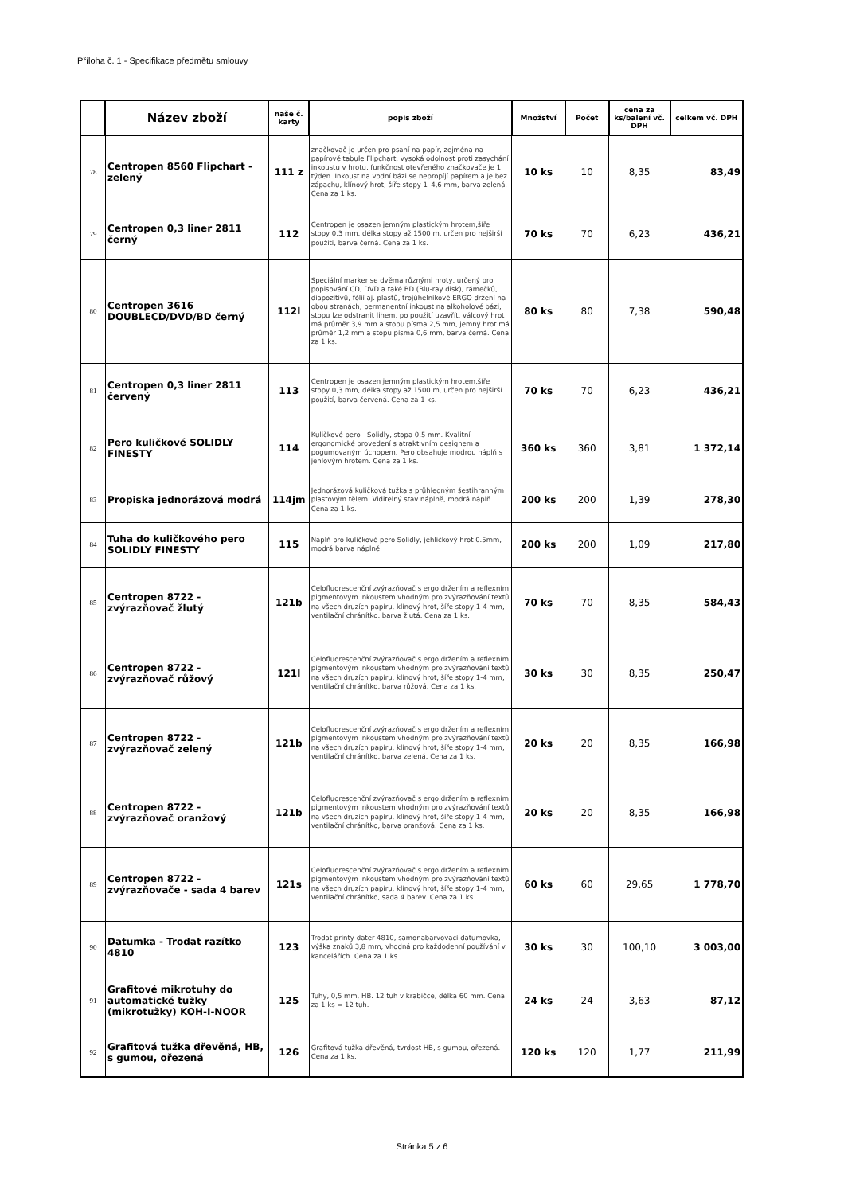Příloha č. 1 - Specifikace předmětu smlouvy
| | Název zboží | naše č. karty | popis zboží | Množství | Počet | cena za ks/balení vč. DPH | celkem vč. DPH |
| --- | --- | --- | --- | --- | --- | --- | --- |
| 78 | Centropen 8560 Flipchart - zelený | 111 z | značkovač je určen pro psaní na papír, zejména na papírové tabule Flipchart, vysoká odolnost proti zasychání inkoustu v hrotu, funkčnost otevřeného značkovače je 1 týden. Inkoust na vodní bázi se nepropíjí papírem a je bez zápachu, klínový hrot, šíře stopy 1–4,6 mm, barva zelená. Cena za 1 ks. | 10 ks | 10 | 8,35 | 83,49 |
| 79 | Centropen 0,3 liner 2811 černý | 112 | Centropen je osazen jemným plastickým hrotem,šíře stopy 0,3 mm, délka stopy až 1500 m, určen pro nejširší použití, barva černá. Cena za 1 ks. | 70 ks | 70 | 6,23 | 436,21 |
| 80 | Centropen 3616 DOUBLECD/DVD/BD černý | 112l | Speciální marker se dvěma různými hroty, určený pro popisování CD, DVD a také BD (Blu-ray disk), rámečků, diapozitivů, fólií aj. plastů, trojúhelníkové ERGO držení na obou stranách, permanentní inkoust na alkoholové bázi, stopu lze odstranit lihem, po použití uzavřít, válcový hrot má průměr 3,9 mm a stopu písma 2,5 mm, jemný hrot má průměr 1,2 mm a stopu písma 0,6 mm, barva černá. Cena za 1 ks. | 80 ks | 80 | 7,38 | 590,48 |
| 81 | Centropen 0,3 liner 2811 červený | 113 | Centropen je osazen jemným plastickým hrotem,šíře stopy 0,3 mm, délka stopy až 1500 m, určen pro nejširší použití, barva červená. Cena za 1 ks. | 70 ks | 70 | 6,23 | 436,21 |
| 82 | Pero kuličkové SOLIDLY FINESTY | 114 | Kuličkové pero - Solidly, stopa 0,5 mm. Kvalitní ergonomické provedení s atraktivním designem a pogumovaným úchopem. Pero obsahuje modrou náplň s jehlovým hrotem. Cena za 1 ks. | 360 ks | 360 | 3,81 | 1 372,14 |
| 83 | Propiska jednorázová modrá | 114jm | Jednorázová kuličková tužka s průhledným šestihranným plastovým tělem. Viditelný stav náplně, modrá náplň. Cena za 1 ks. | 200 ks | 200 | 1,39 | 278,30 |
| 84 | Tuha do kuličkového pero SOLIDLY FINESTY | 115 | Náplň pro kuličkové pero Solidly, jehličkový hrot 0.5mm, modrá barva náplně | 200 ks | 200 | 1,09 | 217,80 |
| 85 | Centropen 8722 - zvýrazňovač žlutý | 121b | Celofluorescenční zvýrazňovač s ergo držením a reflexním pigmentovým inkoustem vhodným pro zvýrazňování textů na všech druzích papíru, klínový hrot, šíře stopy 1-4 mm, ventilační chránítko, barva žlutá. Cena za 1 ks. | 70 ks | 70 | 8,35 | 584,43 |
| 86 | Centropen 8722 - zvýrazňovač růžový | 121l | Celofluorescenční zvýrazňovač s ergo držením a reflexním pigmentovým inkoustem vhodným pro zvýrazňování textů na všech druzích papíru, klínový hrot, šíře stopy 1-4 mm, ventilační chránítko, barva růžová. Cena za 1 ks. | 30 ks | 30 | 8,35 | 250,47 |
| 87 | Centropen 8722 - zvýrazňovač zelený | 121b | Celofluorescenční zvýrazňovač s ergo držením a reflexním pigmentovým inkoustem vhodným pro zvýrazňování textů na všech druzích papíru, klínový hrot, šíře stopy 1-4 mm, ventilační chránítko, barva zelená. Cena za 1 ks. | 20 ks | 20 | 8,35 | 166,98 |
| 88 | Centropen 8722 - zvýrazňovač oranžový | 121b | Celofluorescenční zvýrazňovač s ergo držením a reflexním pigmentovým inkoustem vhodným pro zvýrazňování textů na všech druzích papíru, klínový hrot, šíře stopy 1-4 mm, ventilační chránítko, barva oranžová. Cena za 1 ks. | 20 ks | 20 | 8,35 | 166,98 |
| 89 | Centropen 8722 - zvýrazňovače - sada 4 barev | 121s | Celofluorescenční zvýrazňovač s ergo držením a reflexním pigmentovým inkoustem vhodným pro zvýrazňování textů na všech druzích papíru, klínový hrot, šíře stopy 1-4 mm, ventilační chránítko, sada 4 barev. Cena za 1 ks. | 60 ks | 60 | 29,65 | 1 778,70 |
| 90 | Datumka - Trodat razítko 4810 | 123 | Trodat printy-dater 4810, samonabarvovací datumovka, výška znaků 3,8 mm, vhodná pro každodenní používání v kancelářích. Cena za 1 ks. | 30 ks | 30 | 100,10 | 3 003,00 |
| 91 | Grafitové mikrotuhy do automatické tužky (mikrotužky) KOH-I-NOOR | 125 | Tuhy, 0,5 mm, HB. 12 tuh v krabičce, délka 60 mm. Cena za 1 ks = 12 tuh. | 24 ks | 24 | 3,63 | 87,12 |
| 92 | Grafitová tužka dřevěná, HB, s gumou, ořezená | 126 | Grafitová tužka dřevěná, tvrdost HB, s gumou, ořezená. Cena za 1 ks. | 120 ks | 120 | 1,77 | 211,99 |
Stránka 5 z 6